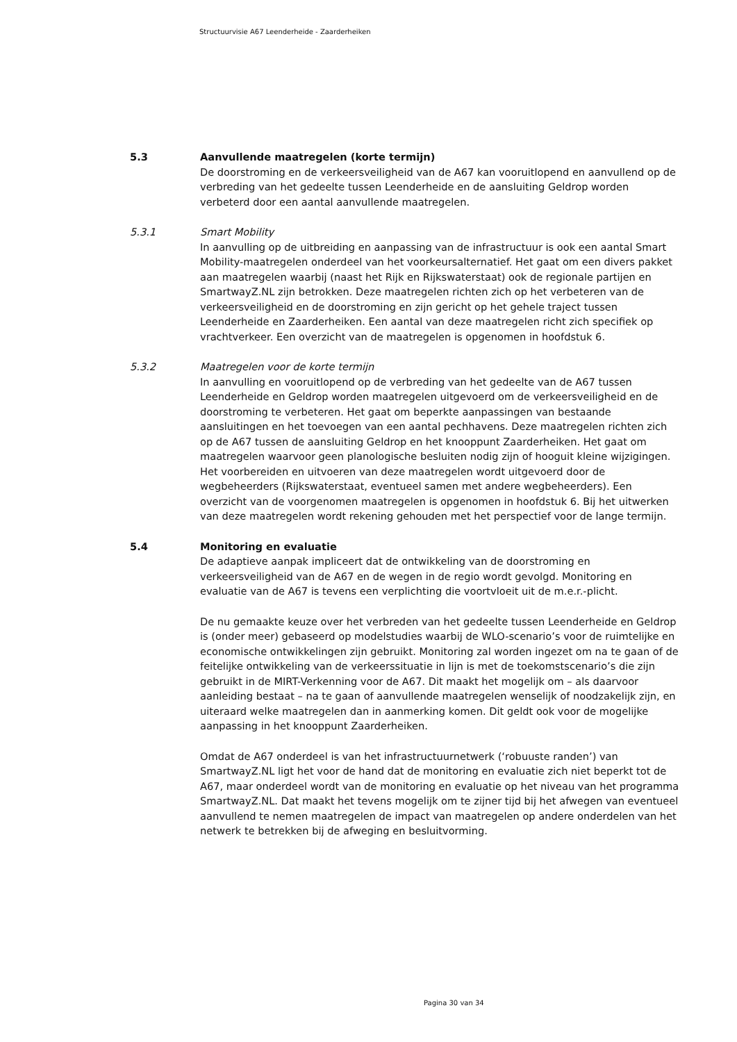Structuurvisie A67 Leenderheide - Zaarderheiken
5.3 Aanvullende maatregelen (korte termijn)
De doorstroming en de verkeersveiligheid van de A67 kan vooruitlopend en aanvullend op de verbreding van het gedeelte tussen Leenderheide en de aansluiting Geldrop worden verbeterd door een aantal aanvullende maatregelen.
5.3.1 Smart Mobility
In aanvulling op de uitbreiding en aanpassing van de infrastructuur is ook een aantal Smart Mobility-maatregelen onderdeel van het voorkeursalternatief. Het gaat om een divers pakket aan maatregelen waarbij (naast het Rijk en Rijkswaterstaat) ook de regionale partijen en SmartwayZ.NL zijn betrokken. Deze maatregelen richten zich op het verbeteren van de verkeersveiligheid en de doorstroming en zijn gericht op het gehele traject tussen Leenderheide en Zaarderheiken. Een aantal van deze maatregelen richt zich specifiek op vrachtverkeer. Een overzicht van de maatregelen is opgenomen in hoofdstuk 6.
5.3.2 Maatregelen voor de korte termijn
In aanvulling en vooruitlopend op de verbreding van het gedeelte van de A67 tussen Leenderheide en Geldrop worden maatregelen uitgevoerd om de verkeersveiligheid en de doorstroming te verbeteren. Het gaat om beperkte aanpassingen van bestaande aansluitingen en het toevoegen van een aantal pechhavens. Deze maatregelen richten zich op de A67 tussen de aansluiting Geldrop en het knooppunt Zaarderheiken. Het gaat om maatregelen waarvoor geen planologische besluiten nodig zijn of hooguit kleine wijzigingen. Het voorbereiden en uitvoeren van deze maatregelen wordt uitgevoerd door de wegbeheerders (Rijkswaterstaat, eventueel samen met andere wegbeheerders). Een overzicht van de voorgenomen maatregelen is opgenomen in hoofdstuk 6. Bij het uitwerken van deze maatregelen wordt rekening gehouden met het perspectief voor de lange termijn.
5.4 Monitoring en evaluatie
De adaptieve aanpak impliceert dat de ontwikkeling van de doorstroming en verkeersveiligheid van de A67 en de wegen in de regio wordt gevolgd. Monitoring en evaluatie van de A67 is tevens een verplichting die voortvloeit uit de m.e.r.-plicht.
De nu gemaakte keuze over het verbreden van het gedeelte tussen Leenderheide en Geldrop is (onder meer) gebaseerd op modelstudies waarbij de WLO-scenario’s voor de ruimtelijke en economische ontwikkelingen zijn gebruikt. Monitoring zal worden ingezet om na te gaan of de feitelijke ontwikkeling van de verkeerssituatie in lijn is met de toekomstscenario’s die zijn gebruikt in de MIRT-Verkenning voor de A67. Dit maakt het mogelijk om – als daarvoor aanleiding bestaat – na te gaan of aanvullende maatregelen wenselijk of noodzakelijk zijn, en uiteraard welke maatregelen dan in aanmerking komen. Dit geldt ook voor de mogelijke aanpassing in het knooppunt Zaarderheiken.
Omdat de A67 onderdeel is van het infrastructuurnetwerk (‘robuuste randen’) van SmartwayZ.NL ligt het voor de hand dat de monitoring en evaluatie zich niet beperkt tot de A67, maar onderdeel wordt van de monitoring en evaluatie op het niveau van het programma SmartwayZ.NL. Dat maakt het tevens mogelijk om te zijner tijd bij het afwegen van eventueel aanvullend te nemen maatregelen de impact van maatregelen op andere onderdelen van het netwerk te betrekken bij de afweging en besluitvorming.
Pagina 30 van 34